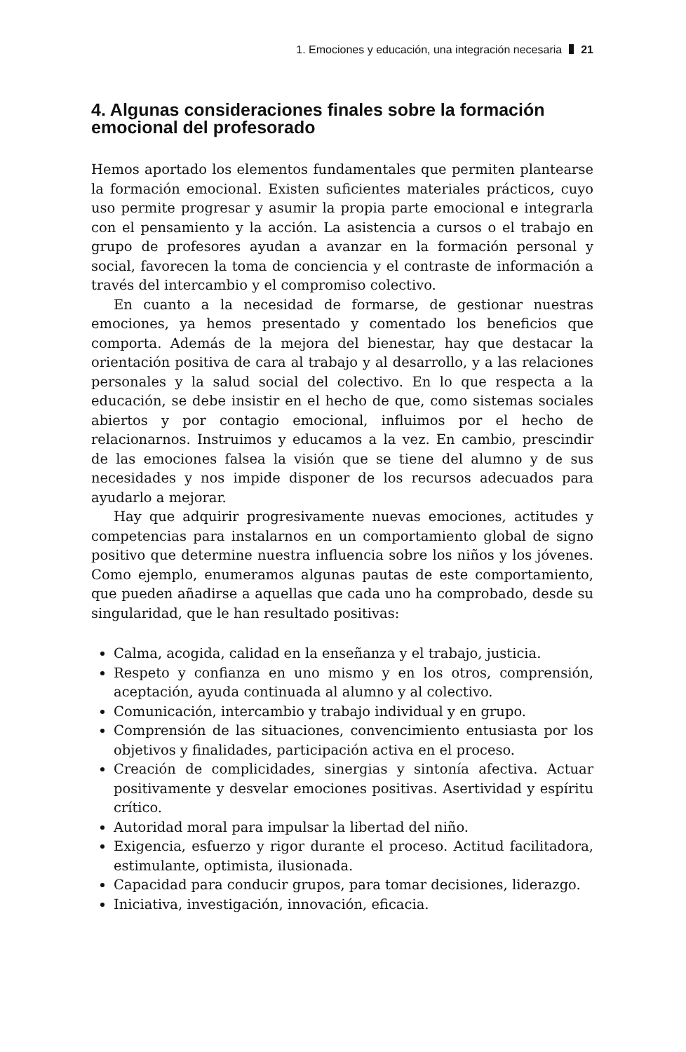1. Emociones y educación, una integración necesaria 21
4. Algunas consideraciones finales sobre la formación emocional del profesorado
Hemos aportado los elementos fundamentales que permiten plantearse la formación emocional. Existen suficientes materiales prácticos, cuyo uso permite progresar y asumir la propia parte emocional e integrarla con el pensamiento y la acción. La asistencia a cursos o el trabajo en grupo de profesores ayudan a avanzar en la formación personal y social, favorecen la toma de conciencia y el contraste de información a través del intercambio y el compromiso colectivo.
En cuanto a la necesidad de formarse, de gestionar nuestras emociones, ya hemos presentado y comentado los beneficios que comporta. Además de la mejora del bienestar, hay que destacar la orientación positiva de cara al trabajo y al desarrollo, y a las relaciones personales y la salud social del colectivo. En lo que respecta a la educación, se debe insistir en el hecho de que, como sistemas sociales abiertos y por contagio emocional, influimos por el hecho de relacionarnos. Instruimos y educamos a la vez. En cambio, prescindir de las emociones falsea la visión que se tiene del alumno y de sus necesidades y nos impide disponer de los recursos adecuados para ayudarlo a mejorar.
Hay que adquirir progresivamente nuevas emociones, actitudes y competencias para instalarnos en un comportamiento global de signo positivo que determine nuestra influencia sobre los niños y los jóvenes. Como ejemplo, enumeramos algunas pautas de este comportamiento, que pueden añadirse a aquellas que cada uno ha comprobado, desde su singularidad, que le han resultado positivas:
Calma, acogida, calidad en la enseñanza y el trabajo, justicia.
Respeto y confianza en uno mismo y en los otros, comprensión, aceptación, ayuda continuada al alumno y al colectivo.
Comunicación, intercambio y trabajo individual y en grupo.
Comprensión de las situaciones, convencimiento entusiasta por los objetivos y finalidades, participación activa en el proceso.
Creación de complicidades, sinergias y sintonía afectiva. Actuar positivamente y desvelar emociones positivas. Asertividad y espíritu crítico.
Autoridad moral para impulsar la libertad del niño.
Exigencia, esfuerzo y rigor durante el proceso. Actitud facilitadora, estimulante, optimista, ilusionada.
Capacidad para conducir grupos, para tomar decisiones, liderazgo.
Iniciativa, investigación, innovación, eficacia.